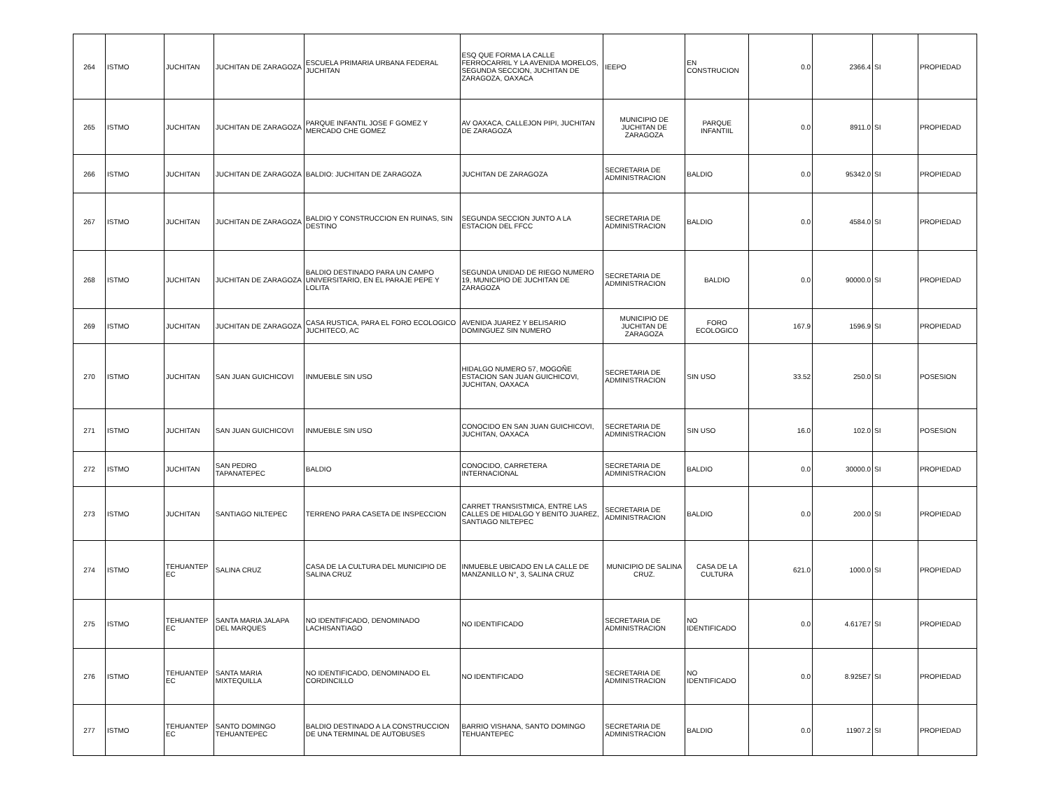| 264 | ISTMO | JUCHITAN | JUCHITAN DE ZARAGOZA | ESCUELA PRIMARIA URBANA FEDERAL JUCHITAN | ESQ QUE FORMA LA CALLE FERROCARRIL Y LA AVENIDA MORELOS, SEGUNDA SECCION, JUCHITAN DE ZARAGOZA, OAXACA | IEEPO | EN CONSTRUCION | 0.0 | 2366.4 | SI | PROPIEDAD |
| 265 | ISTMO | JUCHITAN | JUCHITAN DE ZARAGOZA | PARQUE INFANTIL JOSE F GOMEZ Y MERCADO CHE GOMEZ | AV OAXACA, CALLEJON PIPI, JUCHITAN DE ZARAGOZA | MUNICIPIO DE JUCHITAN DE ZARAGOZA | PARQUE INFANTIIL | 0.0 | 8911.0 | SI | PROPIEDAD |
| 266 | ISTMO | JUCHITAN | JUCHITAN DE ZARAGOZA | BALDIO: JUCHITAN DE ZARAGOZA | JUCHITAN DE ZARAGOZA | SECRETARIA DE ADMINISTRACION | BALDIO | 0.0 | 95342.0 | SI | PROPIEDAD |
| 267 | ISTMO | JUCHITAN | JUCHITAN DE ZARAGOZA | BALDIO Y CONSTRUCCION EN RUINAS, SIN DESTINO | SEGUNDA SECCION JUNTO A LA ESTACION DEL FFCC | SECRETARIA DE ADMINISTRACION | BALDIO | 0.0 | 4584.0 | SI | PROPIEDAD |
| 268 | ISTMO | JUCHITAN | JUCHITAN DE ZARAGOZA | BALDIO DESTINADO PARA UN CAMPO UNIVERSITARIO, EN EL PARAJE PEPE Y LOLITA | SEGUNDA UNIDAD DE RIEGO NUMERO 19, MUNICIPIO DE JUCHITAN DE ZARAGOZA | SECRETARIA DE ADMINISTRACION | BALDIO | 0.0 | 90000.0 | SI | PROPIEDAD |
| 269 | ISTMO | JUCHITAN | JUCHITAN DE ZARAGOZA | CASA RUSTICA, PARA EL FORO ECOLOGICO JUCHITECO, AC | AVENIDA JUAREZ Y BELISARIO DOMINGUEZ SIN NUMERO | MUNICIPIO DE JUCHITAN DE ZARAGOZA | FORO ECOLOGICO | 167.9 | 1596.9 | SI | PROPIEDAD |
| 270 | ISTMO | JUCHITAN | SAN JUAN GUICHICOVI | INMUEBLE SIN USO | HIDALGO NUMERO 57, MOGOÑE ESTACION SAN JUAN GUICHICOVI, JUCHITAN, OAXACA | SECRETARIA DE ADMINISTRACION | SIN USO | 33.52 | 250.0 | SI | POSESION |
| 271 | ISTMO | JUCHITAN | SAN JUAN GUICHICOVI | INMUEBLE SIN USO | CONOCIDO EN SAN JUAN GUICHICOVI, JUCHITAN, OAXACA | SECRETARIA DE ADMINISTRACION | SIN USO | 16.0 | 102.0 | SI | POSESION |
| 272 | ISTMO | JUCHITAN | SAN PEDRO TAPANATEPEC | BALDIO | CONOCIDO, CARRETERA INTERNACIONAL | SECRETARIA DE ADMINISTRACION | BALDIO | 0.0 | 30000.0 | SI | PROPIEDAD |
| 273 | ISTMO | JUCHITAN | SANTIAGO NILTEPEC | TERRENO PARA CASETA DE INSPECCION | CARRET TRANSISTMICA, ENTRE LAS CALLES DE HIDALGO Y BENITO JUAREZ, SANTIAGO NILTEPEC | SECRETARIA DE ADMINISTRACION | BALDIO | 0.0 | 200.0 | SI | PROPIEDAD |
| 274 | ISTMO | TEHUANTEP EC | SALINA CRUZ | CASA DE LA CULTURA DEL MUNICIPIO DE SALINA CRUZ | INMUEBLE UBICADO EN LA CALLE DE MANZANILLO N°¸ 3, SALINA CRUZ | MUNICIPIO DE SALINA CRUZ. | CASA DE LA CULTURA | 621.0 | 1000.0 | SI | PROPIEDAD |
| 275 | ISTMO | TEHUANTEP EC | SANTA MARIA JALAPA DEL MARQUES | NO IDENTIFICADO, DENOMINADO LACHISANTIAGO | NO IDENTIFICADO | SECRETARIA DE ADMINISTRACION | NO IDENTIFICADO | 0.0 | 4.617E7 | SI | PROPIEDAD |
| 276 | ISTMO | TEHUANTEP EC | SANTA MARIA MIXTEQUILLA | NO IDENTIFICADO, DENOMINADO EL CORDINCILLO | NO IDENTIFICADO | SECRETARIA DE ADMINISTRACION | NO IDENTIFICADO | 0.0 | 8.925E7 | SI | PROPIEDAD |
| 277 | ISTMO | TEHUANTEP EC | SANTO DOMINGO TEHUANTEPEC | BALDIO DESTINADO A LA CONSTRUCCION DE UNA TERMINAL DE AUTOBUSES | BARRIO VISHANA, SANTO DOMINGO TEHUANTEPEC | SECRETARIA DE ADMINISTRACION | BALDIO | 0.0 | 11907.2 | SI | PROPIEDAD |